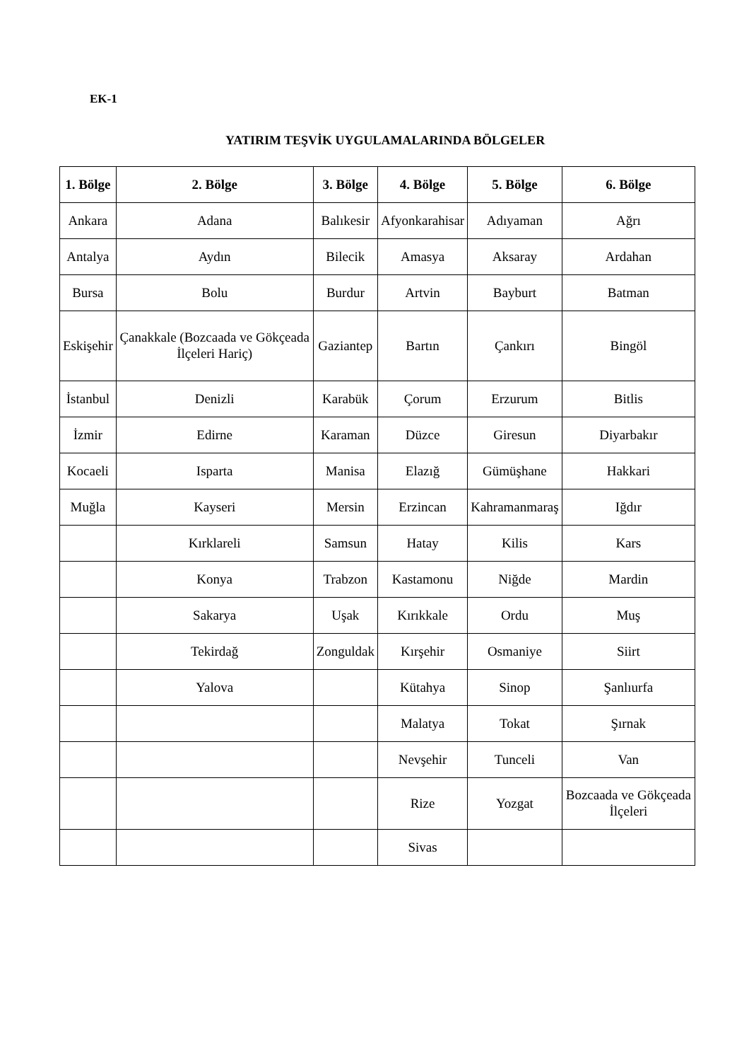EK-1
YATIRIM TEŞVİK UYGULAMALARINDA BÖLGELER
| 1. Bölge | 2. Bölge | 3. Bölge | 4. Bölge | 5. Bölge | 6. Bölge |
| --- | --- | --- | --- | --- | --- |
| Ankara | Adana | Balıkesir | Afyonkarahisar | Adıyaman | Ağrı |
| Antalya | Aydın | Bilecik | Amasya | Aksaray | Ardahan |
| Bursa | Bolu | Burdur | Artvin | Bayburt | Batman |
| Eskişehir | Çanakkale (Bozcaada ve Gökçeada İlçeleri Hariç) | Gaziantep | Bartın | Çankırı | Bingöl |
| İstanbul | Denizli | Karabük | Çorum | Erzurum | Bitlis |
| İzmir | Edirne | Karaman | Düzce | Giresun | Diyarbakır |
| Kocaeli | Isparta | Manisa | Elazığ | Gümüşhane | Hakkari |
| Muğla | Kayseri | Mersin | Erzincan | Kahramanmaraş | Iğdır |
| | Kırklareli | Samsun | Hatay | Kilis | Kars |
| | Konya | Trabzon | Kastamonu | Niğde | Mardin |
| | Sakarya | Uşak | Kırıkkale | Ordu | Muş |
| | Tekirdağ | Zonguldak | Kırşehir | Osmaniye | Siirt |
| | Yalova | | Kütahya | Sinop | Şanlıurfa |
| | | | Malatya | Tokat | Şırnak |
| | | | Nevşehir | Tunceli | Van |
| | | | Rize | Yozgat | Bozcaada ve Gökçeada İlçeleri |
| | | | Sivas | | |